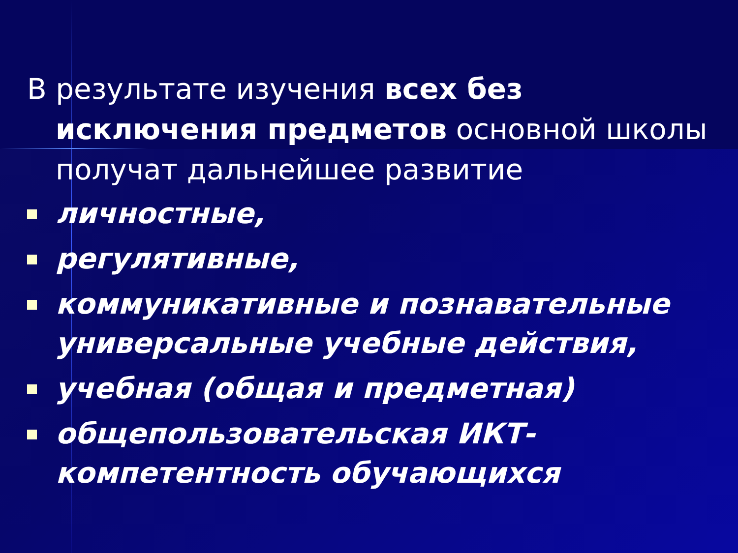В результате изучения всех без исключения предметов основной школы получат дальнейшее развитие
личностные,
регулятивные,
коммуникативные и познавательные универсальные учебные действия,
учебная (общая и предметная)
общепользовательская ИКТ-компетентность обучающихся